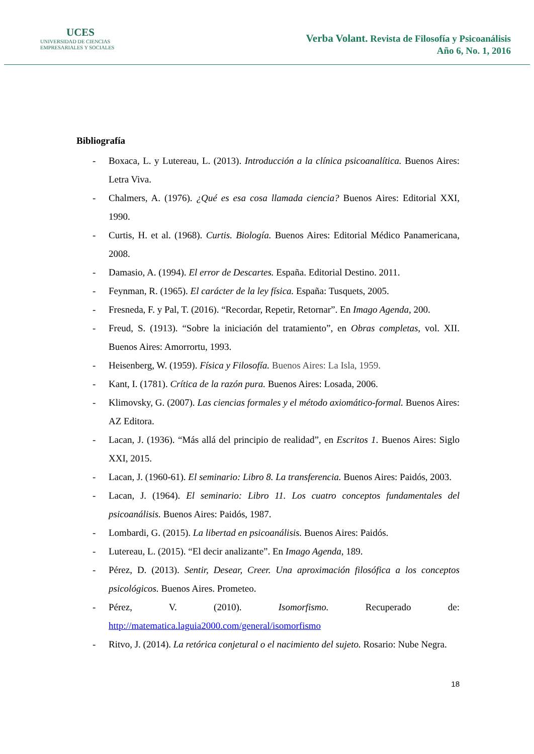UCES
UNIVERSIDAD DE CIENCIAS
EMPRESARIALES Y SOCIALES
Verba Volant. Revista de Filosofía y Psicoanálisis
Año 6, No. 1, 2016
Bibliografía
- Boxaca, L. y Lutereau, L. (2013). Introducción a la clínica psicoanalítica. Buenos Aires: Letra Viva.
- Chalmers, A. (1976). ¿Qué es esa cosa llamada ciencia? Buenos Aires: Editorial XXI, 1990.
- Curtis, H. et al. (1968). Curtis. Biología. Buenos Aires: Editorial Médico Panamericana, 2008.
- Damasio, A. (1994). El error de Descartes. España. Editorial Destino. 2011.
- Feynman, R. (1965). El carácter de la ley física. España: Tusquets, 2005.
- Fresneda, F. y Pal, T. (2016). “Recordar, Repetir, Retornar”. En Imago Agenda, 200.
- Freud, S. (1913). “Sobre la iniciación del tratamiento”, en Obras completas, vol. XII. Buenos Aires: Amorrortu, 1993.
- Heisenberg, W. (1959). Física y Filosofía. Buenos Aires: La Isla, 1959.
- Kant, I. (1781). Crítica de la razón pura. Buenos Aires: Losada, 2006.
- Klimovsky, G. (2007). Las ciencias formales y el método axiomático-formal. Buenos Aires: AZ Editora.
- Lacan, J. (1936). “Más allá del principio de realidad”, en Escritos 1. Buenos Aires: Siglo XXI, 2015.
- Lacan, J. (1960-61). El seminario: Libro 8. La transferencia. Buenos Aires: Paidós, 2003.
- Lacan, J. (1964). El seminario: Libro 11. Los cuatro conceptos fundamentales del psicoanálisis. Buenos Aires: Paidós, 1987.
- Lombardi, G. (2015). La libertad en psicoanálisis. Buenos Aires: Paidós.
- Lutereau, L. (2015). “El decir analizante”. En Imago Agenda, 189.
- Pérez, D. (2013). Sentir, Desear, Creer. Una aproximación filosófica a los conceptos psicológicos. Buenos Aires. Prometeo.
- Pérez, V. (2010). Isomorfismo. Recuperado de: http://matematica.laguia2000.com/general/isomorfismo
- Ritvo, J. (2014). La retórica conjetural o el nacimiento del sujeto. Rosario: Nube Negra.
18